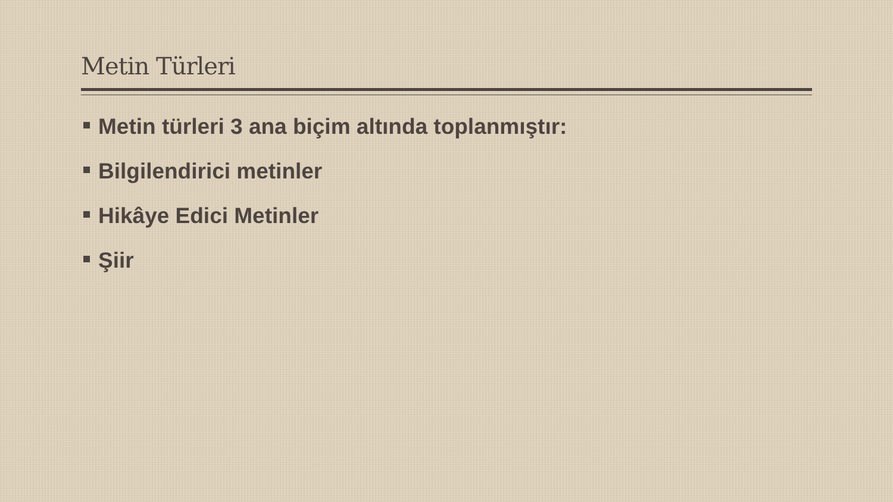Metin Türleri
Metin türleri 3 ana biçim altında toplanmıştır:
Bilgilendirici metinler
Hikâye Edici Metinler
Şiir